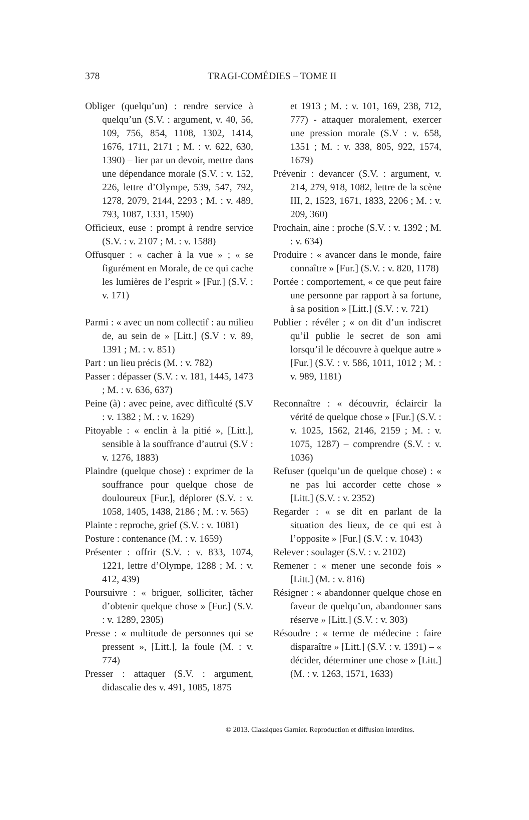378 TRAGI-COMÉDIES – TOME II
Obliger (quelqu’un) : rendre service à quelqu’un (S.V. : argument, v. 40, 56, 109, 756, 854, 1108, 1302, 1414, 1676, 1711, 2171 ; M. : v. 622, 630, 1390) – lier par un devoir, mettre dans une dépendance morale (S.V. : v. 152, 226, lettre d’Olympe, 539, 547, 792, 1278, 2079, 2144, 2293 ; M. : v. 489, 793, 1087, 1331, 1590)
Officieux, euse : prompt à rendre service (S.V. : v. 2107 ; M. : v. 1588)
Offusquer : « cacher à la vue » ; « se figurément en Morale, de ce qui cache les lumières de l’esprit » [Fur.] (S.V. : v. 171)
Parmi : « avec un nom collectif : au milieu de, au sein de » [Litt.] (S.V : v. 89, 1391 ; M. : v. 851)
Part : un lieu précis (M. : v. 782)
Passer : dépasser (S.V. : v. 181, 1445, 1473 ; M. : v. 636, 637)
Peine (à) : avec peine, avec difficulté (S.V : v. 1382 ; M. : v. 1629)
Pitoyable : « enclin à la pitié », [Litt.], sensible à la souffrance d’autrui (S.V : v. 1276, 1883)
Plaindre (quelque chose) : exprimer de la souffrance pour quelque chose de douloureux [Fur.], déplorer (S.V. : v. 1058, 1405, 1438, 2186 ; M. : v. 565)
Plainte : reproche, grief (S.V. : v. 1081)
Posture : contenance (M. : v. 1659)
Présenter : offrir (S.V. : v. 833, 1074, 1221, lettre d’Olympe, 1288 ; M. : v. 412, 439)
Poursuivre : « briguer, solliciter, tâcher d’obtenir quelque chose » [Fur.] (S.V. : v. 1289, 2305)
Presse : « multitude de personnes qui se pressent », [Litt.], la foule (M. : v. 774)
Presser : attaquer (S.V. : argument, didascalie des v. 491, 1085, 1875
et 1913 ; M. : v. 101, 169, 238, 712, 777) - attaquer moralement, exercer une pression morale (S.V : v. 658, 1351 ; M. : v. 338, 805, 922, 1574, 1679)
Prévenir : devancer (S.V. : argument, v. 214, 279, 918, 1082, lettre de la scène III, 2, 1523, 1671, 1833, 2206 ; M. : v. 209, 360)
Prochain, aine : proche (S.V. : v. 1392 ; M. : v. 634)
Produire : « avancer dans le monde, faire connaître » [Fur.] (S.V. : v. 820, 1178)
Portée : comportement, « ce que peut faire une personne par rapport à sa fortune, à sa position » [Litt.] (S.V. : v. 721)
Publier : révéler ; « on dit d’un indiscret qu’il publie le secret de son ami lorsqu’il le découvre à quelque autre » [Fur.] (S.V. : v. 586, 1011, 1012 ; M. : v. 989, 1181)
Reconnaître : « découvrir, éclaircir la vérité de quelque chose » [Fur.] (S.V. : v. 1025, 1562, 2146, 2159 ; M. : v. 1075, 1287) – comprendre (S.V. : v. 1036)
Refuser (quelqu’un de quelque chose) : « ne pas lui accorder cette chose » [Litt.] (S.V. : v. 2352)
Regarder : « se dit en parlant de la situation des lieux, de ce qui est à l’opposite » [Fur.] (S.V. : v. 1043)
Relever : soulager (S.V. : v. 2102)
Remener : « mener une seconde fois » [Litt.] (M. : v. 816)
Résigner : « abandonner quelque chose en faveur de quelqu’un, abandonner sans réserve » [Litt.] (S.V. : v. 303)
Résoudre : « terme de médecine : faire disparaître » [Litt.] (S.V. : v. 1391) – « décider, déterminer une chose » [Litt.] (M. : v. 1263, 1571, 1633)
© 2013. Classiques Garnier. Reproduction et diffusion interdites.